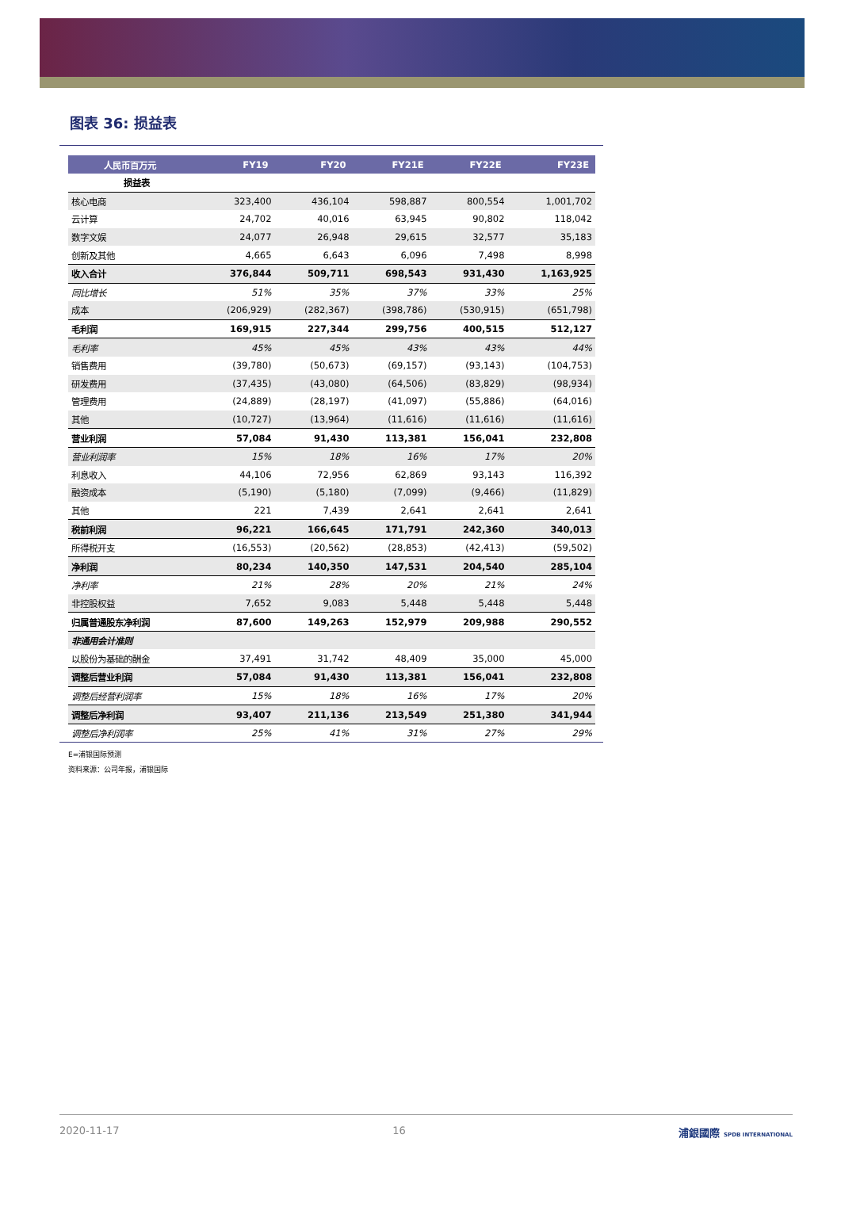图表 36: 损益表
| 人民币百万元 | FY19 | FY20 | FY21E | FY22E | FY23E |
| --- | --- | --- | --- | --- | --- |
| 损益表 | | | | | |
| 核心电商 | 323,400 | 436,104 | 598,887 | 800,554 | 1,001,702 |
| 云计算 | 24,702 | 40,016 | 63,945 | 90,802 | 118,042 |
| 数字文娱 | 24,077 | 26,948 | 29,615 | 32,577 | 35,183 |
| 创新及其他 | 4,665 | 6,643 | 6,096 | 7,498 | 8,998 |
| 收入合计 | 376,844 | 509,711 | 698,543 | 931,430 | 1,163,925 |
| 同比增长 | 51% | 35% | 37% | 33% | 25% |
| 成本 | (206,929) | (282,367) | (398,786) | (530,915) | (651,798) |
| 毛利润 | 169,915 | 227,344 | 299,756 | 400,515 | 512,127 |
| 毛利率 | 45% | 45% | 43% | 43% | 44% |
| 销售费用 | (39,780) | (50,673) | (69,157) | (93,143) | (104,753) |
| 研发费用 | (37,435) | (43,080) | (64,506) | (83,829) | (98,934) |
| 管理费用 | (24,889) | (28,197) | (41,097) | (55,886) | (64,016) |
| 其他 | (10,727) | (13,964) | (11,616) | (11,616) | (11,616) |
| 营业利润 | 57,084 | 91,430 | 113,381 | 156,041 | 232,808 |
| 营业利润率 | 15% | 18% | 16% | 17% | 20% |
| 利息收入 | 44,106 | 72,956 | 62,869 | 93,143 | 116,392 |
| 融资成本 | (5,190) | (5,180) | (7,099) | (9,466) | (11,829) |
| 其他 | 221 | 7,439 | 2,641 | 2,641 | 2,641 |
| 税前利润 | 96,221 | 166,645 | 171,791 | 242,360 | 340,013 |
| 所得税开支 | (16,553) | (20,562) | (28,853) | (42,413) | (59,502) |
| 净利润 | 80,234 | 140,350 | 147,531 | 204,540 | 285,104 |
| 净利率 | 21% | 28% | 20% | 21% | 24% |
| 非控股权益 | 7,652 | 9,083 | 5,448 | 5,448 | 5,448 |
| 归属普通股东净利润 | 87,600 | 149,263 | 152,979 | 209,988 | 290,552 |
| 非通用会计准则 | | | | | |
| 以股份为基础的酬金 | 37,491 | 31,742 | 48,409 | 35,000 | 45,000 |
| 调整后营业利润 | 57,084 | 91,430 | 113,381 | 156,041 | 232,808 |
| 调整后经营利润率 | 15% | 18% | 16% | 17% | 20% |
| 调整后净利润 | 93,407 | 211,136 | 213,549 | 251,380 | 341,944 |
| 调整后净利润率 | 25% | 41% | 31% | 27% | 29% |
E=浦银国际预测
资料来源：公司年报，浦银国际
2020-11-17 16 浦銀國際 SPDB INTERNATIONAL